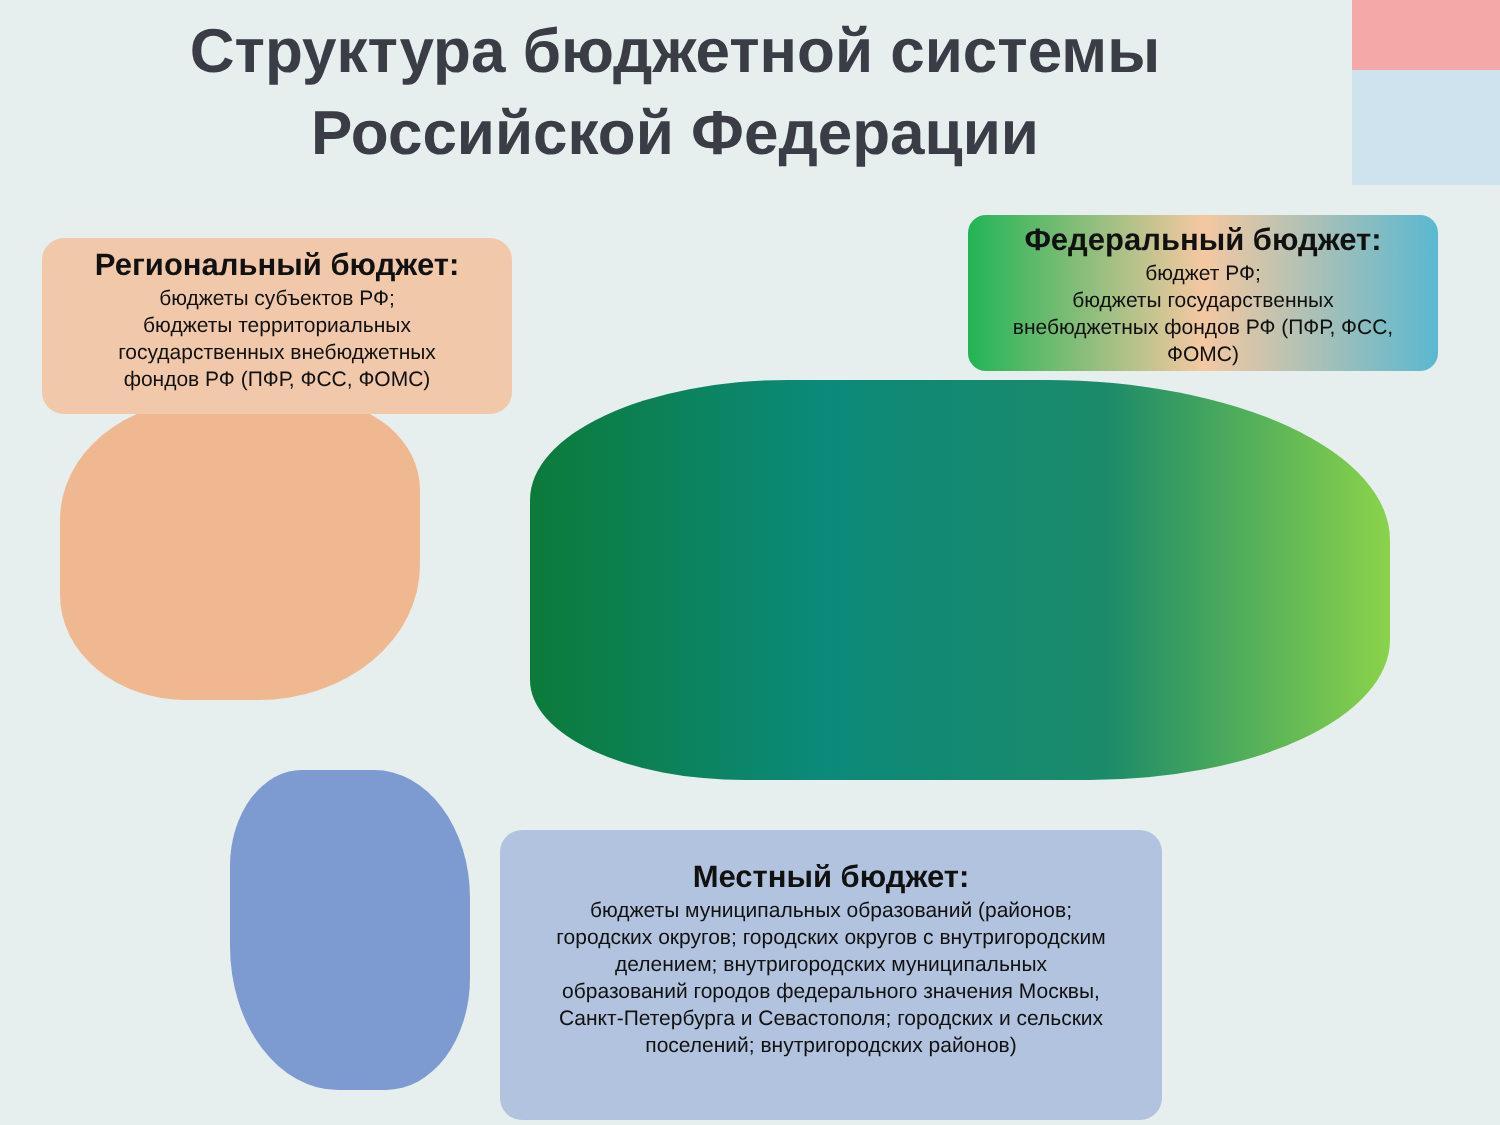Структура бюджетной системы Российской Федерации
Региональный бюджет:
бюджеты субъектов РФ;
бюджеты территориальных
государственных внебюджетных
фондов РФ (ПФР, ФСС, ФОМС)
Федеральный бюджет:
бюджет РФ;
бюджеты государственных
внебюджетных фондов РФ (ПФР, ФСС,
ФОМС)
Местный бюджет:
бюджеты муниципальных образований (районов;
городских округов; городских округов с внутригородским
делением; внутригородских муниципальных
образований городов федерального значения Москвы,
Санкт-Петербурга и Севастополя; городских и сельских
поселений; внутригородских районов)